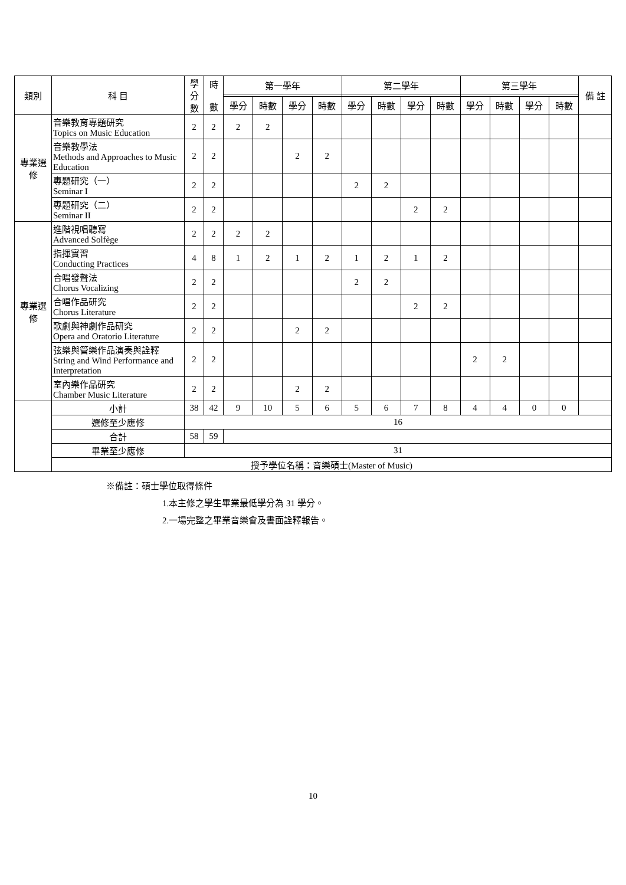| 類別 | 科 目 | 學 分 數 | 時 數 | 第一學年 | | | | 第二學年 | | | | 第三學年 | | | | 備 註 |
| --- | --- | --- | --- | --- | --- | --- | --- | --- | --- | --- | --- | --- | --- | --- | --- | --- |
| | | | | 學分 | 時數 | 學分 | 時數 | 學分 | 時數 | 學分 | 時數 | 學分 | 時數 | 學分 | 時數 | |
| 專業選修 | 音樂教育專題研究 Topics on Music Education | 2 | 2 | 2 | 2 | | | | | | | | | | | |
| | 音樂教學法 Methods and Approaches to Music Education | 2 | 2 | | | 2 | 2 | | | | | | | | | |
| | 專題研究（一） Seminar I | 2 | 2 | | | | | 2 | 2 | | | | | | | |
| | 專題研究（二） Seminar II | 2 | 2 | | | | | | | 2 | 2 | | | | | |
| 專業選修 | 進階視唱聽寫 Advanced Solfège | 2 | 2 | 2 | 2 | | | | | | | | | | | |
| | 指揮實習 Conducting Practices | 4 | 8 | 1 | 2 | 1 | 2 | 1 | 2 | 1 | 2 | | | | | |
| | 合唱發聲法 Chorus Vocalizing | 2 | 2 | | | | | 2 | 2 | | | | | | | |
| | 合唱作品研究 Chorus Literature | 2 | 2 | | | | | | | 2 | 2 | | | | | |
| | 歌劇與神劇作品研究 Opera and Oratorio Literature | 2 | 2 | | | 2 | 2 | | | | | | | | | |
| | 弦樂與管樂作品演奏與詮釋 String and Wind Performance and Interpretation | 2 | 2 | | | | | | | | | 2 | 2 | | | |
| | 室內樂作品研究 Chamber Music Literature | 2 | 2 | | | 2 | 2 | | | | | | | | | |
| | 小計 | 38 | 42 | 9 | 10 | 5 | 6 | 5 | 6 | 7 | 8 | 4 | 4 | 0 | 0 | |
| | 選修至少應修 | 16 | | | | | | | | | | | | | | |
| | 合計 | 58 | 59 | | | | | | | | | | | | | |
| | 畢業至少應修 | 31 | | | | | | | | | | | | | | |
| | 授予學位名稱：音樂碩士(Master of Music) | | | | | | | | | | | | | | | |
※備註：碩士學位取得條件
1.本主修之學生畢業最低學分為 31 學分。
2.一場完整之畢業音樂會及書面詮釋報告。
10